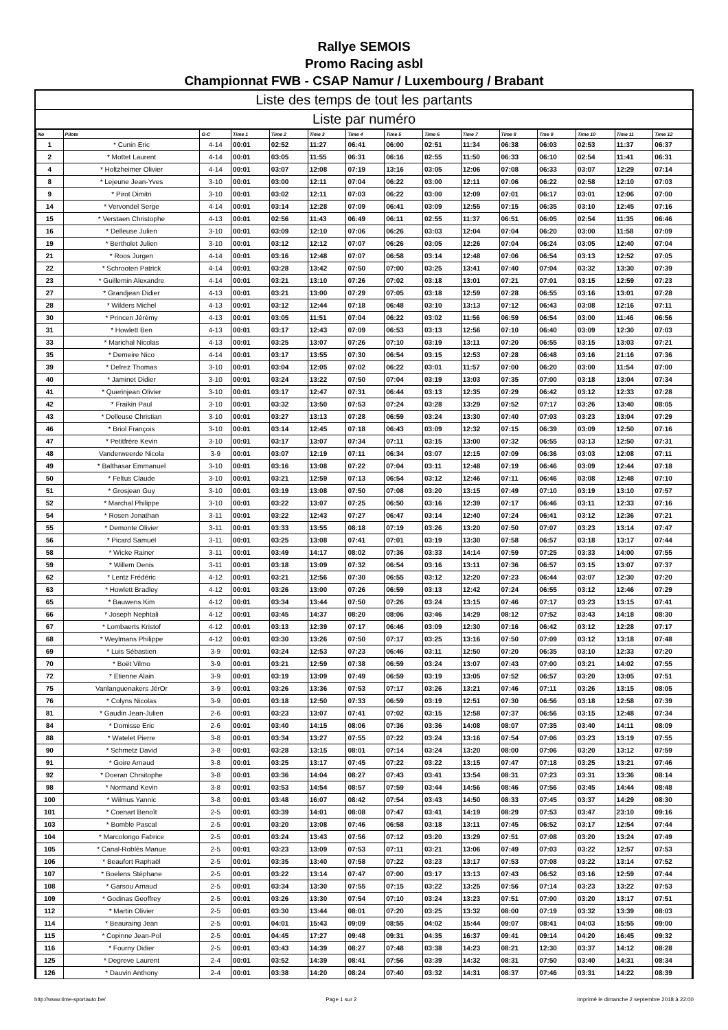Rallye SEMOIS
Promo Racing asbl
Championnat FWB - CSAP Namur / Luxembourg / Brabant
Liste des temps de tout les partants
Liste par numéro
| No | Pilote | G-C | Time 1 | Time 2 | Time 3 | Time 4 | Time 5 | Time 6 | Time 7 | Time 8 | Tme 9 | Time 10 | Time 11 | Time 12 |
| --- | --- | --- | --- | --- | --- | --- | --- | --- | --- | --- | --- | --- | --- | --- |
| 1 | * Cunin Eric | 4-14 | 00:01 | 02:52 | 11:27 | 06:41 | 06:00 | 02:51 | 11:34 | 06:38 | 06:03 | 02:53 | 11:37 | 06:37 |
| 2 | * Mottet Laurent | 4-14 | 00:01 | 03:05 | 11:55 | 06:31 | 06:16 | 02:55 | 11:50 | 06:33 | 06:10 | 02:54 | 11:41 | 06:31 |
| 4 | * Holtzheimer Olivier | 4-14 | 00:01 | 03:07 | 12:08 | 07:19 | 13:16 | 03:05 | 12:06 | 07:08 | 06:33 | 03:07 | 12:29 | 07:14 |
| 8 | * Lejeune Jean-Yves | 3-10 | 00:01 | 03:00 | 12:11 | 07:04 | 06:22 | 03:00 | 12:11 | 07:06 | 06:22 | 02:58 | 12:10 | 07:03 |
| 9 | * Pirot Dimitri | 3-10 | 00:01 | 03:02 | 12:11 | 07:03 | 06:22 | 03:00 | 12:09 | 07:01 | 06:17 | 03:01 | 12:06 | 07:00 |
| 14 | * Vervondel Serge | 4-14 | 00:01 | 03:14 | 12:28 | 07:09 | 06:41 | 03:09 | 12:55 | 07:15 | 06:35 | 03:10 | 12:45 | 07:16 |
| 15 | * Verstaen Christophe | 4-13 | 00:01 | 02:56 | 11:43 | 06:49 | 06:11 | 02:55 | 11:37 | 06:51 | 06:05 | 02:54 | 11:35 | 06:46 |
| 16 | * Delleuse Julien | 3-10 | 00:01 | 03:09 | 12:10 | 07:06 | 06:26 | 03:03 | 12:04 | 07:04 | 06:20 | 03:00 | 11:58 | 07:09 |
| 19 | * Bertholet Julien | 3-10 | 00:01 | 03:12 | 12:12 | 07:07 | 06:26 | 03:05 | 12:26 | 07:04 | 06:24 | 03:05 | 12:40 | 07:04 |
| 21 | * Roos Jurgen | 4-14 | 00:01 | 03:16 | 12:48 | 07:07 | 06:58 | 03:14 | 12:48 | 07:06 | 06:54 | 03:13 | 12:52 | 07:05 |
| 22 | * Schrooten Patrick | 4-14 | 00:01 | 03:28 | 13:42 | 07:50 | 07:00 | 03:25 | 13:41 | 07:40 | 07:04 | 03:32 | 13:30 | 07:39 |
| 23 | * Guillemin Alexandre | 4-14 | 00:01 | 03:21 | 13:10 | 07:26 | 07:02 | 03:18 | 13:01 | 07:21 | 07:01 | 03:15 | 12:59 | 07:23 |
| 27 | * Grandjean Didier | 4-13 | 00:01 | 03:21 | 13:00 | 07:29 | 07:05 | 03:18 | 12:59 | 07:28 | 06:55 | 03:16 | 13:01 | 07:28 |
| 28 | * Wilders Michel | 4-13 | 00:01 | 03:12 | 12:44 | 07:18 | 06:48 | 03:10 | 13:13 | 07:12 | 06:43 | 03:08 | 12:16 | 07:11 |
| 30 | * Princen Jérémy | 4-13 | 00:01 | 03:05 | 11:51 | 07:04 | 06:22 | 03:02 | 11:56 | 06:59 | 06:54 | 03:00 | 11:46 | 06:56 |
| 31 | * Howlett Ben | 4-13 | 00:01 | 03:17 | 12:43 | 07:09 | 06:53 | 03:13 | 12:56 | 07:10 | 06:40 | 03:09 | 12:30 | 07:03 |
| 33 | * Marichal Nicolas | 4-13 | 00:01 | 03:25 | 13:07 | 07:26 | 07:10 | 03:19 | 13:11 | 07:20 | 06:55 | 03:15 | 13:03 | 07:21 |
| 35 | * Demeire Nico | 4-14 | 00:01 | 03:17 | 13:55 | 07:30 | 06:54 | 03:15 | 12:53 | 07:28 | 06:48 | 03:16 | 21:16 | 07:36 |
| 39 | * Delrez Thomas | 3-10 | 00:01 | 03:04 | 12:05 | 07:02 | 06:22 | 03:01 | 11:57 | 07:00 | 06:20 | 03:00 | 11:54 | 07:00 |
| 40 | * Jaminet Didier | 3-10 | 00:01 | 03:24 | 13:22 | 07:50 | 07:04 | 03:19 | 13:03 | 07:35 | 07:00 | 03:18 | 13:04 | 07:34 |
| 41 | * Querinjean Olivier | 3-10 | 00:01 | 03:17 | 12:47 | 07:31 | 06:44 | 03:13 | 12:35 | 07:29 | 06:42 | 03:12 | 12:33 | 07:28 |
| 42 | * Fraikin Paul | 3-10 | 00:01 | 03:32 | 13:50 | 07:53 | 07:24 | 03:28 | 13:29 | 07:52 | 07:17 | 03:26 | 13:40 | 08:05 |
| 43 | * Delleuse Christian | 3-10 | 00:01 | 03:27 | 13:13 | 07:28 | 06:59 | 03:24 | 13:30 | 07:40 | 07:03 | 03:23 | 13:04 | 07:29 |
| 46 | * Briol François | 3-10 | 00:01 | 03:14 | 12:45 | 07:18 | 06:43 | 03:09 | 12:32 | 07:15 | 06:39 | 03:09 | 12:50 | 07:16 |
| 47 | * Petitfrère Kevin | 3-10 | 00:01 | 03:17 | 13:07 | 07:34 | 07:11 | 03:15 | 13:00 | 07:32 | 06:55 | 03:13 | 12:50 | 07:31 |
| 48 | Vanderweerde Nicola | 3-9 | 00:01 | 03:07 | 12:19 | 07:11 | 06:34 | 03:07 | 12:15 | 07:09 | 06:36 | 03:03 | 12:08 | 07:11 |
| 49 | * Balthasar Emmanuel | 3-10 | 00:01 | 03:16 | 13:08 | 07:22 | 07:04 | 03:11 | 12:48 | 07:19 | 06:46 | 03:09 | 12:44 | 07:18 |
| 50 | * Feltus Claude | 3-10 | 00:01 | 03:21 | 12:59 | 07:13 | 06:54 | 03:12 | 12:46 | 07:11 | 06:46 | 03:08 | 12:48 | 07:10 |
| 51 | * Grosjean Guy | 3-10 | 00:01 | 03:19 | 13:08 | 07:50 | 07:08 | 03:20 | 13:15 | 07:49 | 07:10 | 03:19 | 13:10 | 07:57 |
| 52 | * Marchal Philippe | 3-10 | 00:01 | 03:22 | 13:07 | 07:25 | 06:50 | 03:16 | 12:39 | 07:17 | 06:46 | 03:11 | 12:33 | 07:16 |
| 54 | * Rosen Jonathan | 3-11 | 00:01 | 03:22 | 12:43 | 07:27 | 06:47 | 03:14 | 12:40 | 07:24 | 06:41 | 03:12 | 12:36 | 07:21 |
| 55 | * Demonte Olivier | 3-11 | 00:01 | 03:33 | 13:55 | 08:18 | 07:19 | 03:26 | 13:20 | 07:50 | 07:07 | 03:23 | 13:14 | 07:47 |
| 56 | * Picard Samuël | 3-11 | 00:01 | 03:25 | 13:08 | 07:41 | 07:01 | 03:19 | 13:30 | 07:58 | 06:57 | 03:18 | 13:17 | 07:44 |
| 58 | * Wicke Rainer | 3-11 | 00:01 | 03:49 | 14:17 | 08:02 | 07:36 | 03:33 | 14:14 | 07:59 | 07:25 | 03:33 | 14:00 | 07:55 |
| 59 | * Willem Denis | 3-11 | 00:01 | 03:18 | 13:09 | 07:32 | 06:54 | 03:16 | 13:11 | 07:36 | 06:57 | 03:15 | 13:07 | 07:37 |
| 62 | * Lentz Frédéric | 4-12 | 00:01 | 03:21 | 12:56 | 07:30 | 06:55 | 03:12 | 12:20 | 07:23 | 06:44 | 03:07 | 12:30 | 07:20 |
| 63 | * Howlett Bradley | 4-12 | 00:01 | 03:26 | 13:00 | 07:26 | 06:59 | 03:13 | 12:42 | 07:24 | 06:55 | 03:12 | 12:46 | 07:29 |
| 65 | * Bauwens Kim | 4-12 | 00:01 | 03:34 | 13:44 | 07:50 | 07:26 | 03:24 | 13:15 | 07:46 | 07:17 | 03:23 | 13:15 | 07:41 |
| 66 | * Joseph Nephtali | 4-12 | 00:01 | 03:45 | 14:37 | 08:20 | 08:06 | 03:46 | 14:29 | 08:12 | 07:52 | 03:43 | 14:18 | 08:30 |
| 67 | * Lombaerts Kristof | 4-12 | 00:01 | 03:13 | 12:39 | 07:17 | 06:46 | 03:09 | 12:30 | 07:16 | 06:42 | 03:12 | 12:28 | 07:17 |
| 68 | * Weylmans Philippe | 4-12 | 00:01 | 03:30 | 13:26 | 07:50 | 07:17 | 03:25 | 13:16 | 07:50 | 07:09 | 03:12 | 13:18 | 07:48 |
| 69 | * Luis Sébastien | 3-9 | 00:01 | 03:24 | 12:53 | 07:23 | 06:46 | 03:11 | 12:50 | 07:20 | 06:35 | 03:10 | 12:33 | 07:20 |
| 70 | * Boët Vilmo | 3-9 | 00:01 | 03:21 | 12:59 | 07:38 | 06:59 | 03:24 | 13:07 | 07:43 | 07:00 | 03:21 | 14:02 | 07:55 |
| 72 | * Etienne Alain | 3-9 | 00:01 | 03:19 | 13:09 | 07:49 | 06:59 | 03:19 | 13:05 | 07:52 | 06:57 | 03:20 | 13:05 | 07:51 |
| 75 | Vanlanguenakers JérOr | 3-9 | 00:01 | 03:26 | 13:36 | 07:53 | 07:17 | 03:26 | 13:21 | 07:46 | 07:11 | 03:26 | 13:15 | 08:05 |
| 76 | * Colyns Nicolas | 3-9 | 00:01 | 03:18 | 12:50 | 07:33 | 06:59 | 03:19 | 12:51 | 07:30 | 06:56 | 03:18 | 12:58 | 07:39 |
| 81 | * Gaudin Jean-Julien | 2-6 | 00:01 | 03:23 | 13:07 | 07:41 | 07:02 | 03:15 | 12:58 | 07:37 | 06:56 | 03:15 | 12:48 | 07:34 |
| 84 | * Domisse Eric | 2-6 | 00:01 | 03:40 | 14:15 | 08:06 | 07:36 | 03:36 | 14:08 | 08:07 | 07:35 | 03:40 | 14:11 | 08:09 |
| 88 | * Watelet Pierre | 3-8 | 00:01 | 03:34 | 13:27 | 07:55 | 07:22 | 03:24 | 13:16 | 07:54 | 07:06 | 03:23 | 13:19 | 07:55 |
| 90 | * Schmetz David | 3-8 | 00:01 | 03:28 | 13:15 | 08:01 | 07:14 | 03:24 | 13:20 | 08:00 | 07:06 | 03:20 | 13:12 | 07:59 |
| 91 | * Goire Arnaud | 3-8 | 00:01 | 03:25 | 13:17 | 07:45 | 07:22 | 03:22 | 13:15 | 07:47 | 07:18 | 03:25 | 13:21 | 07:46 |
| 92 | * Doeran Chrsitophe | 3-8 | 00:01 | 03:36 | 14:04 | 08:27 | 07:43 | 03:41 | 13:54 | 08:31 | 07:23 | 03:31 | 13:36 | 08:14 |
| 98 | * Normand Kevin | 3-8 | 00:01 | 03:53 | 14:54 | 08:57 | 07:59 | 03:44 | 14:56 | 08:46 | 07:56 | 03:45 | 14:44 | 08:48 |
| 100 | * Wilmus Yannic | 3-8 | 00:01 | 03:48 | 16:07 | 08:42 | 07:54 | 03:43 | 14:50 | 08:33 | 07:45 | 03:37 | 14:29 | 08:30 |
| 101 | * Coenart Benoît | 2-5 | 00:01 | 03:39 | 14:01 | 08:08 | 07:47 | 03:41 | 14:19 | 08:29 | 07:53 | 03:47 | 23:10 | 09:16 |
| 103 | * Bomble Pascal | 2-5 | 00:01 | 03:20 | 13:08 | 07:46 | 06:58 | 03:18 | 13:11 | 07:45 | 06:52 | 03:17 | 12:54 | 07:44 |
| 104 | * Marcolongo Fabrice | 2-5 | 00:01 | 03:24 | 13:43 | 07:56 | 07:12 | 03:20 | 13:29 | 07:51 | 07:08 | 03:20 | 13:24 | 07:49 |
| 105 | * Canal-Roblès Manue | 2-5 | 00:01 | 03:23 | 13:09 | 07:53 | 07:11 | 03:21 | 13:06 | 07:49 | 07:03 | 03:22 | 12:57 | 07:53 |
| 106 | * Beaufort Raphaël | 2-5 | 00:01 | 03:35 | 13:40 | 07:58 | 07:22 | 03:23 | 13:17 | 07:53 | 07:08 | 03:22 | 13:14 | 07:52 |
| 107 | * Boelens Stéphane | 2-5 | 00:01 | 03:22 | 13:14 | 07:47 | 07:00 | 03:17 | 13:13 | 07:43 | 06:52 | 03:16 | 12:59 | 07:44 |
| 108 | * Garsou Arnaud | 2-5 | 00:01 | 03:34 | 13:30 | 07:55 | 07:15 | 03:22 | 13:25 | 07:56 | 07:14 | 03:23 | 13:22 | 07:53 |
| 109 | * Godinas Geoffrey | 2-5 | 00:01 | 03:26 | 13:30 | 07:54 | 07:10 | 03:24 | 13:23 | 07:51 | 07:00 | 03:20 | 13:17 | 07:51 |
| 112 | * Martin Olivier | 2-5 | 00:01 | 03:30 | 13:44 | 08:01 | 07:20 | 03:25 | 13:32 | 08:00 | 07:19 | 03:32 | 13:39 | 08:03 |
| 114 | * Beauraing Jean | 2-5 | 00:01 | 04:01 | 15:43 | 09:09 | 08:55 | 04:02 | 15:44 | 09:07 | 08:41 | 04:03 | 15:55 | 09:00 |
| 115 | * Copinne Jean-Pol | 2-5 | 00:01 | 04:45 | 17:27 | 09:48 | 09:31 | 04:35 | 16:37 | 09:41 | 09:14 | 04:20 | 16:45 | 09:32 |
| 116 | * Fourny Didier | 2-5 | 00:01 | 03:43 | 14:39 | 08:27 | 07:48 | 03:38 | 14:23 | 08:21 | 12:30 | 03:37 | 14:12 | 08:28 |
| 125 | * Degreve Laurent | 2-4 | 00:01 | 03:52 | 14:39 | 08:41 | 07:56 | 03:39 | 14:32 | 08:31 | 07:50 | 03:40 | 14:31 | 08:34 |
| 126 | * Dauvin Anthony | 2-4 | 00:01 | 03:38 | 14:20 | 08:24 | 07:40 | 03:32 | 14:31 | 08:37 | 07:46 | 03:31 | 14:22 | 08:39 |
http://www.time-sportauto.be/ Page 1 sur 2 Imprimé le dimanche 2 septembre 2018 à 22:00